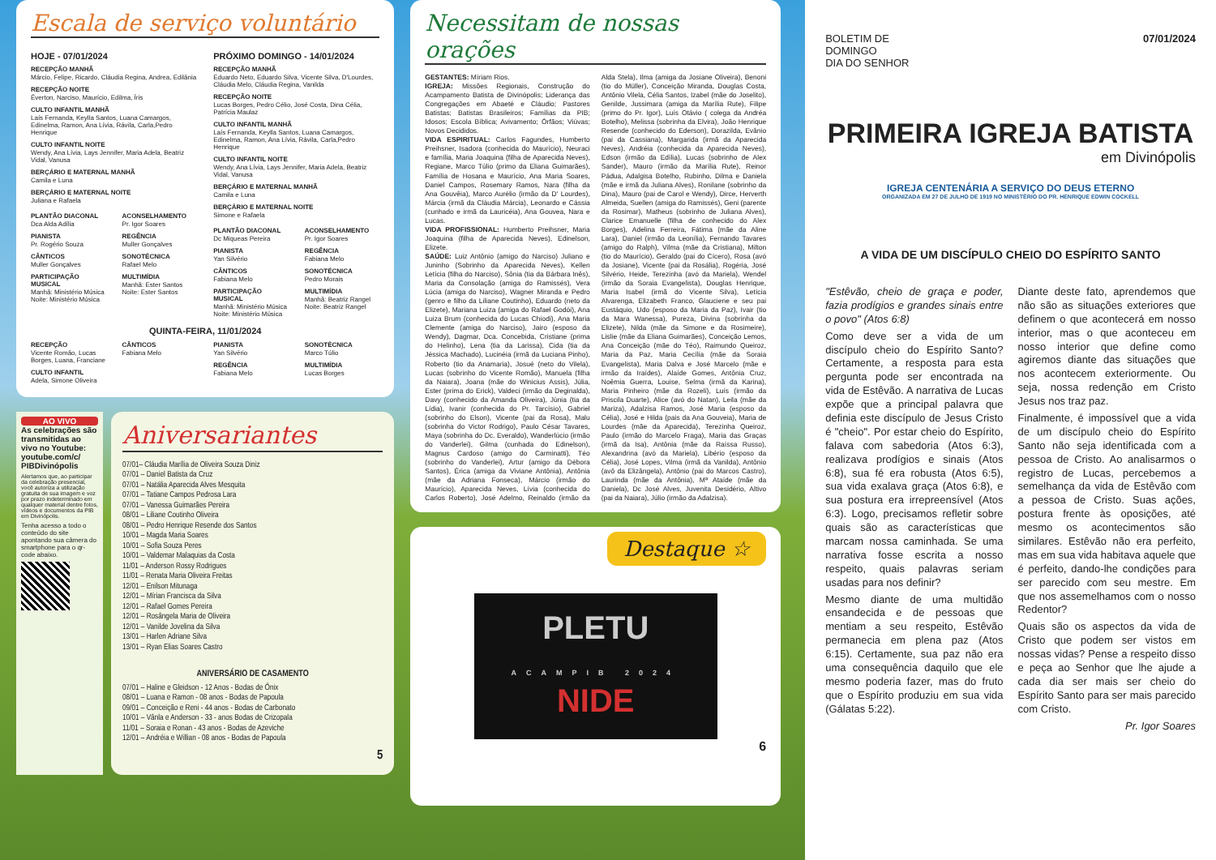Escala de serviço voluntário
HOJE - 07/01/2024
RECEPÇÃO MANHÃ
Márcio, Felipe, Ricardo, Cláudia Regina, Andrea, Edilânia
RECEPÇÃO NOITE
Éverton, Narciso, Maurício, Edilma, Íris
CULTO INFANTIL MANHÃ
Laís Fernanda, Keylla Santos, Luana Camargos, Edinelma, Ramon, Ana Lívia, Rávila, Carla,Pedro Henrique
CULTO INFANTIL NOITE
Wendy, Ana Lívia, Lays Jennifer, Maria Adela, Beatriz Vidal, Vanusa
BERÇÁRIO E MATERNAL MANHÃ
Camila e Luna
BERÇÁRIO E MATERNAL NOITE
Juliana e Rafaela
PLANTÃO DIACONAL
Dca Alda Adília
PIANISTA
Pr. Rogério Souza
CÂNTICOS
Muller Gonçalves
PARTICIPAÇÃO MUSICAL
Manhã: Ministério Música
Noite: Ministério Música
ACONSELHAMENTO
Pr. Igor Soares
REGÊNCIA
Muller Gonçalves
SONOTÉCNICA
Rafael Melo
MULTIMÍDIA
Manhã: Ester Santos
Noite: Ester Santos
PRÓXIMO DOMINGO - 14/01/2024
RECEPÇÃO MANHÃ
Eduardo Neto, Eduardo Silva, Vicente Silva, D'Lourdes, Cláudia Melo, Cláudia Regina, Vanilda
RECEPÇÃO NOITE
Lucas Borges, Pedro Célio, José Costa, Dina Célia, Patrícia Maulaz
CULTO INFANTIL MANHÃ
Laís Fernanda, Keylla Santos, Luana Camargos, Edinelma, Ramon, Ana Lívia, Rávila, Carla,Pedro Henrique
CULTO INFANTIL NOITE
Wendy, Ana Lívia, Lays Jennifer, Maria Adela, Beatriz Vidal, Vanusa
BERÇÁRIO E MATERNAL MANHÃ
Camila e Luna
BERÇÁRIO E MATERNAL NOITE
Simone e Rafaela
PLANTÃO DIACONAL
Dc Miqueas Pereira
PIANISTA
Yan Silvério
CÂNTICOS
Fabiana Melo
PARTICIPAÇÃO MUSICAL
Manhã: Ministério Música
Noite: Ministério Música
ACONSELHAMENTO
Pr. Igor Soares
REGÊNCIA
Fabiana Melo
SONOTÉCNICA
Pedro Morais
MULTIMÍDIA
Manhã: Beatriz Rangel
Noite: Beatriz Rangel
QUINTA-FEIRA, 11/01/2024
RECEPÇÃO
Vicente Romão, Lucas Borges, Luana, Franciane
CULTO INFANTIL
Adela, Simone Oliveira
CÂNTICOS
Fabiana Melo
PIANISTA
Yan Silvério
REGÊNCIA
Fabiana Melo
SONOTÉCNICA
Marco Túlio
MULTIMÍDIA
Lucas Borges
AO VIVO
As celebrações são transmitidas ao vivo no Youtube: youtube.com/c/ PIBDivinópolis
Alertamos que, ao participar da celebração presencial, você autoriza a utilização gratuita de sua imagem e voz por prazo indeterminado em qualquer material dentre fotos, vídeos e documentos da PIB em Divinópolis.
Tenha acesso a todo o conteúdo do site apontando sua câmera do smartphone para o qr-code abaixo.
Aniversariantes
07/01– Cláudia Marília de Oliveira Souza Diniz
07/01 – Daniel Batista da Cruz
07/01 – Natália Aparecida Alves Mesquita
07/01 – Tatiane Campos Pedrosa Lara
07/01 – Vanessa Guimarães Pereira
08/01 – Liliane Coutinho Oliveira
08/01 – Pedro Henrique Resende dos Santos
10/01 – Magda Maria Soares
10/01 – Sofia Souza Peres
10/01 – Valdemar Malaquias da Costa
11/01 – Anderson Rossy Rodrigues
11/01 – Renata Maria Oliveira Freitas
12/01 – Enilson Mitunaga
12/01 – Mírian Francisca da Silva
12/01 – Rafael Gomes Pereira
12/01 – Rosângela Maria de Oliveira
12/01 – Vanilde Jovelina da Silva
13/01 – Harlen Adriane Silva
13/01 – Ryan Elias Soares Castro
ANIVERSÁRIO DE CASAMENTO
07/01 – Haline e Gleidson - 12 Anos - Bodas de Ônix
08/01 – Luana e Ramon - 08 anos - Bodas de Papoula
09/01 – Conceição e Reni - 44 anos - Bodas de Carbonato
10/01 – Vânla e Anderson - 33 - anos Bodas de Crizopala
11/01 – Soraia e Ronan - 43 anos - Bodas de Azeviche
12/01 – Andréia e Willian - 08 anos - Bodas de Papoula
5
Necessitam de nossas orações
GESTANTES: Míriam Rios.
IGREJA: Missões Regionais, Construção do Acampamento Batista de Divinópolis; Liderança das Congregações em Abaeté e Cláudio; Pastores Batistas; Batistas Brasileiros; Famílias da PIB; Idosos; Escola Bíblica; Avivamento; Órfãos; Viúvas; Novos Decididos.
VIDA ESPIRITUAL: Carlos Fagundes, Humberto Preihsner, Isadora (conhecida do Maurício), Neuraci e família, Maria Joaquina (filha de Aparecida Neves), Regiane, Marco Túlio (primo da Eliana Guimarães), Família de Hosana e Maurício, Ana Maria Soares, Daniel Campos, Rosemary Ramos, Nara (filha da Ana Gouvêia), Marco Aurélio (irmão da D' Lourdes), Márcia (irmã da Cláudia Márcia), Leonardo e Cássia (cunhado e irmã da Lauricéia), Ana Gouvea, Nara e Lucas.
VIDA PROFISSIONAL: Humberto Preihsner, Maria Joaquina (filha de Aparecida Neves), Edinelson, Elizete.
SAÚDE: Luiz Antônio (amigo do Narciso) Juliano e Juninho (Sobrinho da Aparecida Neves), Kellen Letícia (filha do Narciso), Sônia (tia da Bárbara Inês), Maria da Consolação (amiga do Ramissés), Vera Lúcia (amiga do Narciso), Wagner Miranda e Pedro (genro e filho da Liliane Coutinho), Eduardo (neto da Elizete), Mariana Luiza (amiga do Rafael Godói), Ana Luiza Brum (conhecida do Lucas Chiodi), Ana Maria Clemente (amiga do Narciso), Jairo (esposo da Wendy), Dagmar, Dca. Concebida, Cristiane (prima do Helinho), Lena (tia da Larissa), Cida (tia da Jéssica Machado), Lucinéia (irmã da Luciana Pinho), Roberto (tio da Anamaria), Josué (neto do Vilela), Lucas (sobrinho do Vicente Romão), Manuela (filha da Naiara), Joana (mãe do Winicius Assis), Júlia, Ester (prima do Erick), Valdeci (irmão da Deginalda), Davy (conhecido da Amanda Oliveira), Júnia (tia da Lídia), Ivanir (conhecida do Pr. Tarcísio), Gabriel (sobrinho do Elson), Vicente (pai da Rosa), Malu (sobrinha do Victor Rodrigo), Paulo César Tavares, Maya (sobrinha do Dc. Everaldo), Wanderlúcio (irmão do Vanderlei), Gilma (cunhada do Edinelson), Magnus Cardoso (amigo do Carminatti), Téo (sobrinho do Vanderlei), Artur (amigo da Débora Santos), Érica (amiga da Viviane Antônia), Antônia (mãe da Adriana Fonseca), Márcio (irmão do Maurício), Aparecida Neves, Lívia (conhecida do Carlos Roberto), José Adelmo, Reinaldo (irmão da Alda Stela), Ilma (amiga da Josiane Oliveira), Benoni (tio do Müller), Conceição Miranda, Douglas Costa, Antônio Vilela, Célia Santos, Izabel (mãe do Joselito), Genilde, Jussimara (amiga da Marília Rute), Filipe (primo do Pr. Igor), Luís Otávio ( colega da Andréa Botelho), Melissa (sobrinha da Elvira), João Henrique Resende (conhecido do Ederson), Dorazilda, Evânio (pai da Cassiana), Margarida (irmã da Aparecida Neves), Andréia (conhecida da Aparecida Neves), Edson (irmão da Edília), Lucas (sobrinho de Alex Sander), Mauro (irmão da Marília Rute), Reinor Pádua, Adalgisa Botelho, Rubinho, Dilma e Daniela (mãe e irmã da Juliana Alves), Ronilane (sobrinho da Dina), Mauro (pai de Carol e Wendy), Dirce, Herverth Almeida, Suellen (amiga do Ramissés), Geni (parente da Rosimar), Matheus (sobrinho de Juliana Alves), Clarice Emanuelle (filha de conhecido do Alex Borges), Adelina Ferreira, Fátima (mãe da Aline Lara), Daniel (irmão da Leonília), Fernando Tavares (amigo do Ralph), Vilma (mãe da Cristiana), Milton (tio do Maurício), Geraldo (pai do Cícero), Rosa (avó da Josiane), Vicente (pai da Rosália), Rogéria, José Silvério, Heide, Terezinha (avó da Mariela), Wendel (irmão da Soraia Evangelista), Douglas Henrique, Maria Isabel (irmã do Vicente Silva), Letícia Alvarenga, Elizabeth Franco, Glauciene e seu pai Eustáquio, Udo (esposo da Maria da Paz), Ivair (tio da Mara Wanessa), Pureza, Divina (sobrinha da Elizete), Nilda (mãe da Simone e da Rosimeire), Lislie (mãe da Eliana Guimarães), Conceição Lemos, Ana Conceição (mãe do Téo), Raimundo Queiroz, Maria da Paz, Maria Cecília (mãe da Soraia Evangelista), Maria Dalva e José Marcelo (mãe e irmão da Iraídes), Alaíde Gomes, Antônia Cruz, Noêmia Guerra, Louise, Selma (irmã da Karina), Maria Pinheiro (mãe da Rozeli), Luís (irmão da Priscila Duarte), Alice (avó do Natan), Leila (mãe da Mariza), Adalzisa Ramos, José Maria (esposo da Célia), José e Hilda (pais da Ana Gouveia), Maria de Lourdes (mãe da Aparecida), Terezinha Queiroz, Paulo (irmão do Marcelo Fraga), Maria das Graças (irmã da Isa), Antônia (mãe da Raíssa Russo), Alexandrina (avó da Mariela), Libério (esposo da Célia), José Lopes, Vilma (irmã da Vanilda), Antônio (avô da Elizângela), Antônio (pai do Marcos Castro), Laurinda (mãe da Antônia), Mª Ataíde (mãe da Daniela), Dc José Alves, Juvenita Desidério, Altivo (pai da Naiara), Júlio (irmão da Adalzisa).
Destaque ☆
PLETU
ACAMPIB 2024
NIDE
6
BOLETIM DE
DOMINGO
DIA DO SENHOR
07/01/2024
PRIMEIRA IGREJA BATISTA
em Divinópolis
IGREJA CENTENÁRIA A SERVIÇO DO DEUS ETERNO
ORGANIZADA EM 27 DE JULHO DE 1919 NO MINISTÉRIO DO PR. HENRIQUE EDWIN COCKELL
A VIDA DE UM DISCÍPULO CHEIO DO ESPÍRITO SANTO
"Estêvão, cheio de graça e poder, fazia prodígios e grandes sinais entre o povo" (Atos 6:8)
Como deve ser a vida de um discípulo cheio do Espírito Santo? Certamente, a resposta para esta pergunta pode ser encontrada na vida de Estêvão. A narrativa de Lucas expõe que a principal palavra que definia este discípulo de Jesus Cristo é "cheio". Por estar cheio do Espírito, falava com sabedoria (Atos 6:3), realizava prodígios e sinais (Atos 6:8), sua fé era robusta (Atos 6:5), sua vida exalava graça (Atos 6:8), e sua postura era irrepreensível (Atos 6:3). Logo, precisamos refletir sobre quais são as características que marcam nossa caminhada. Se uma narrativa fosse escrita a nosso respeito, quais palavras seriam usadas para nos definir?
Mesmo diante de uma multidão ensandecida e de pessoas que mentiam a seu respeito, Estêvão permanecia em plena paz (Atos 6:15). Certamente, sua paz não era uma consequência daquilo que ele mesmo poderia fazer, mas do fruto que o Espírito produziu em sua vida (Gálatas 5:22).
Diante deste fato, aprendemos que não são as situações exteriores que definem o que acontecerá em nosso interior, mas o que aconteceu em nosso interior que define como agiremos diante das situações que nos acontecem exteriormente. Ou seja, nossa redenção em Cristo Jesus nos traz paz.
Finalmente, é impossível que a vida de um discípulo cheio do Espírito Santo não seja identificada com a pessoa de Cristo. Ao analisarmos o registro de Lucas, percebemos a semelhança da vida de Estêvão com a pessoa de Cristo. Suas ações, postura frente às oposições, até mesmo os acontecimentos são similares. Estêvão não era perfeito, mas em sua vida habitava aquele que é perfeito, dando-lhe condições para ser parecido com seu mestre. Em que nos assemelhamos com o nosso Redentor?
Quais são os aspectos da vida de Cristo que podem ser vistos em nossas vidas? Pense a respeito disso e peça ao Senhor que lhe ajude a cada dia ser mais ser cheio do Espírito Santo para ser mais parecido com Cristo.
Pr. Igor Soares